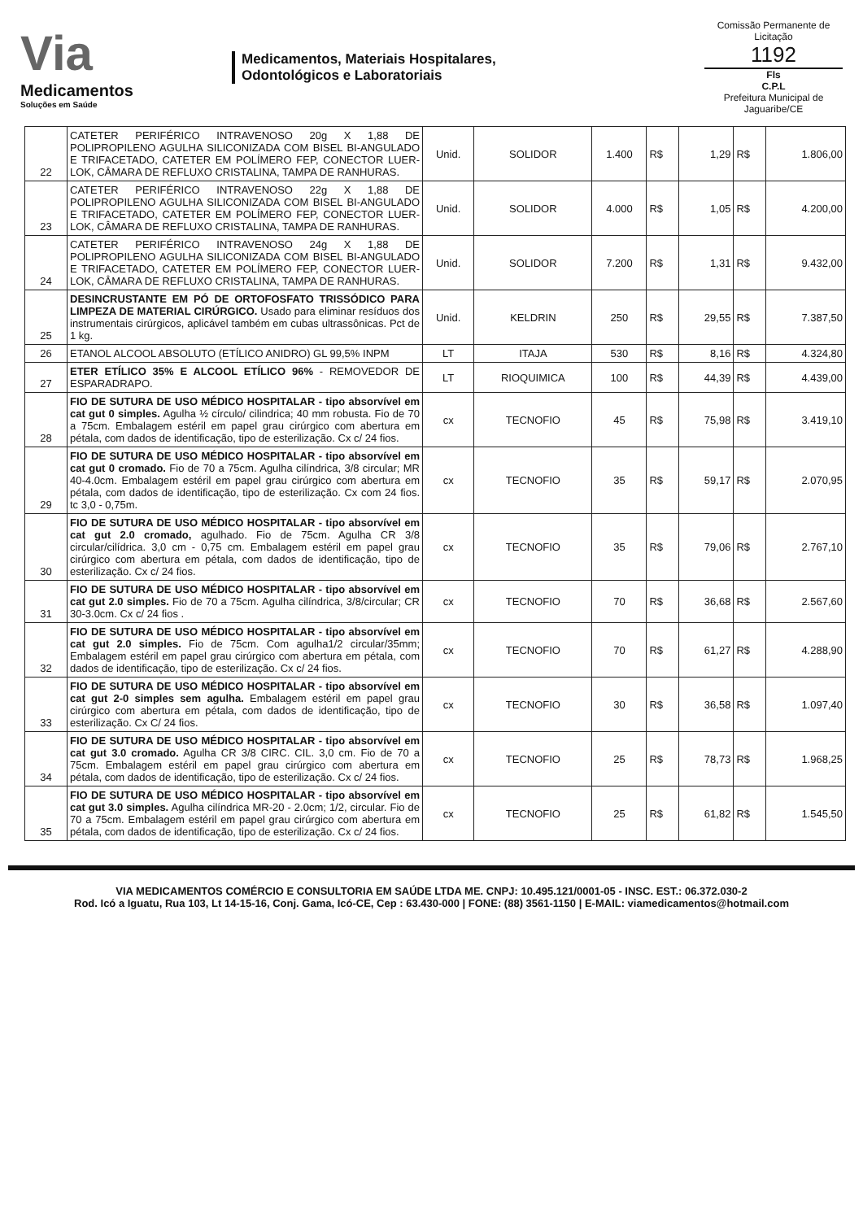Via
Medicamentos
Soluções em Saúde
Medicamentos, Materiais Hospitalares,
Odontológicos e Laboratoriais
Comissão Permanente de Licitação
1192
Fls
C.P.L
Prefeitura Municipal de Jaguaribe/CE
| 22 | CATETER PERIFÉRICO INTRAVENOSO 20g X 1,88 DE POLIPROPILENO AGULHA SILICONIZADA COM BISEL BI-ANGULADO E TRIFACETADO, CATETER EM POLÍMERO FEP, CONECTOR LUER-LOK, CÂMARA DE REFLUXO CRISTALINA, TAMPA DE RANHURAS. | Unid. | SOLIDOR | 1.400 | R$ | 1,29 | R$ | 1.806,00 |
| 23 | CATETER PERIFÉRICO INTRAVENOSO 22g X 1,88 DE POLIPROPILENO AGULHA SILICONIZADA COM BISEL BI-ANGULADO E TRIFACETADO, CATETER EM POLÍMERO FEP, CONECTOR LUER-LOK, CÂMARA DE REFLUXO CRISTALINA, TAMPA DE RANHURAS. | Unid. | SOLIDOR | 4.000 | R$ | 1,05 | R$ | 4.200,00 |
| 24 | CATETER PERIFÉRICO INTRAVENOSO 24g X 1,88 DE POLIPROPILENO AGULHA SILICONIZADA COM BISEL BI-ANGULADO E TRIFACETADO, CATETER EM POLÍMERO FEP, CONECTOR LUER-LOK, CÂMARA DE REFLUXO CRISTALINA, TAMPA DE RANHURAS. | Unid. | SOLIDOR | 7.200 | R$ | 1,31 | R$ | 9.432,00 |
| 25 | DESINCRUSTANTE EM PÓ DE ORTOFOSFATO TRISSÓDICO PARA LIMPEZA DE MATERIAL CIRÚRGICO. Usado para eliminar resíduos dos instrumentais cirúrgicos, aplicável também em cubas ultrassônicas. Pct de 1 kg. | Unid. | KELDRIN | 250 | R$ | 29,55 | R$ | 7.387,50 |
| 26 | ETANOL ALCOOL ABSOLUTO (ETÍLICO ANIDRO) GL 99,5% INPM | LT | ITAJA | 530 | R$ | 8,16 | R$ | 4.324,80 |
| 27 | ETER ETÍLICO 35% E ALCOOL ETÍLICO 96% - REMOVEDOR DE ESPARADRAPO. | LT | RIOQUIMICA | 100 | R$ | 44,39 | R$ | 4.439,00 |
| 28 | FIO DE SUTURA DE USO MÉDICO HOSPITALAR - tipo absorvível em cat gut 0 simples. Agulha ½ círculo/ cilindrica; 40 mm robusta. Fio de 70 a 75cm. Embalagem estéril em papel grau cirúrgico com abertura em pétala, com dados de identificação, tipo de esterilização. Cx c/ 24 fios. | cx | TECNOFIO | 45 | R$ | 75,98 | R$ | 3.419,10 |
| 29 | FIO DE SUTURA DE USO MÉDICO HOSPITALAR - tipo absorvível em cat gut 0 cromado. Fio de 70 a 75cm. Agulha cilíndrica, 3/8 circular; MR 40-4.0cm. Embalagem estéril em papel grau cirúrgico com abertura em pétala, com dados de identificação, tipo de esterilização. Cx com 24 fios. tc 3,0 - 0,75m. | cx | TECNOFIO | 35 | R$ | 59,17 | R$ | 2.070,95 |
| 30 | FIO DE SUTURA DE USO MÉDICO HOSPITALAR - tipo absorvível em cat gut 2.0 cromado, agulhado. Fio de 75cm. Agulha CR 3/8 circular/cilídrica. 3,0 cm - 0,75 cm. Embalagem estéril em papel grau cirúrgico com abertura em pétala, com dados de identificação, tipo de esterilização. Cx c/ 24 fios. | cx | TECNOFIO | 35 | R$ | 79,06 | R$ | 2.767,10 |
| 31 | FIO DE SUTURA DE USO MÉDICO HOSPITALAR - tipo absorvível em cat gut 2.0 simples. Fio de 70 a 75cm. Agulha cilíndrica, 3/8/circular; CR 30-3.0cm. Cx c/ 24 fios . | cx | TECNOFIO | 70 | R$ | 36,68 | R$ | 2.567,60 |
| 32 | FIO DE SUTURA DE USO MÉDICO HOSPITALAR - tipo absorvível em cat gut 2.0 simples. Fio de 75cm. Com agulha1/2 circular/35mm; Embalagem estéril em papel grau cirúrgico com abertura em pétala, com dados de identificação, tipo de esterilização. Cx c/ 24 fios. | cx | TECNOFIO | 70 | R$ | 61,27 | R$ | 4.288,90 |
| 33 | FIO DE SUTURA DE USO MÉDICO HOSPITALAR - tipo absorvível em cat gut 2-0 simples sem agulha. Embalagem estéril em papel grau cirúrgico com abertura em pétala, com dados de identificação, tipo de esterilização. Cx C/ 24 fios. | cx | TECNOFIO | 30 | R$ | 36,58 | R$ | 1.097,40 |
| 34 | FIO DE SUTURA DE USO MÉDICO HOSPITALAR - tipo absorvível em cat gut 3.0 cromado. Agulha CR 3/8 CIRC. CIL. 3,0 cm. Fio de 70 a 75cm. Embalagem estéril em papel grau cirúrgico com abertura em pétala, com dados de identificação, tipo de esterilização. Cx c/ 24 fios. | cx | TECNOFIO | 25 | R$ | 78,73 | R$ | 1.968,25 |
| 35 | FIO DE SUTURA DE USO MÉDICO HOSPITALAR - tipo absorvível em cat gut 3.0 simples. Agulha cilíndrica MR-20 - 2.0cm; 1/2, circular. Fio de 70 a 75cm. Embalagem estéril em papel grau cirúrgico com abertura em pétala, com dados de identificação, tipo de esterilização. Cx c/ 24 fios. | cx | TECNOFIO | 25 | R$ | 61,82 | R$ | 1.545,50 |
VIA MEDICAMENTOS COMÉRCIO E CONSULTORIA EM SAÚDE LTDA ME. CNPJ: 10.495.121/0001-05 - INSC. EST.: 06.372.030-2
Rod. Icó a Iguatu, Rua 103, Lt 14-15-16, Conj. Gama, Icó-CE, Cep : 63.430-000 | FONE: (88) 3561-1150 | E-MAIL: viamedicamentos@hotmail.com